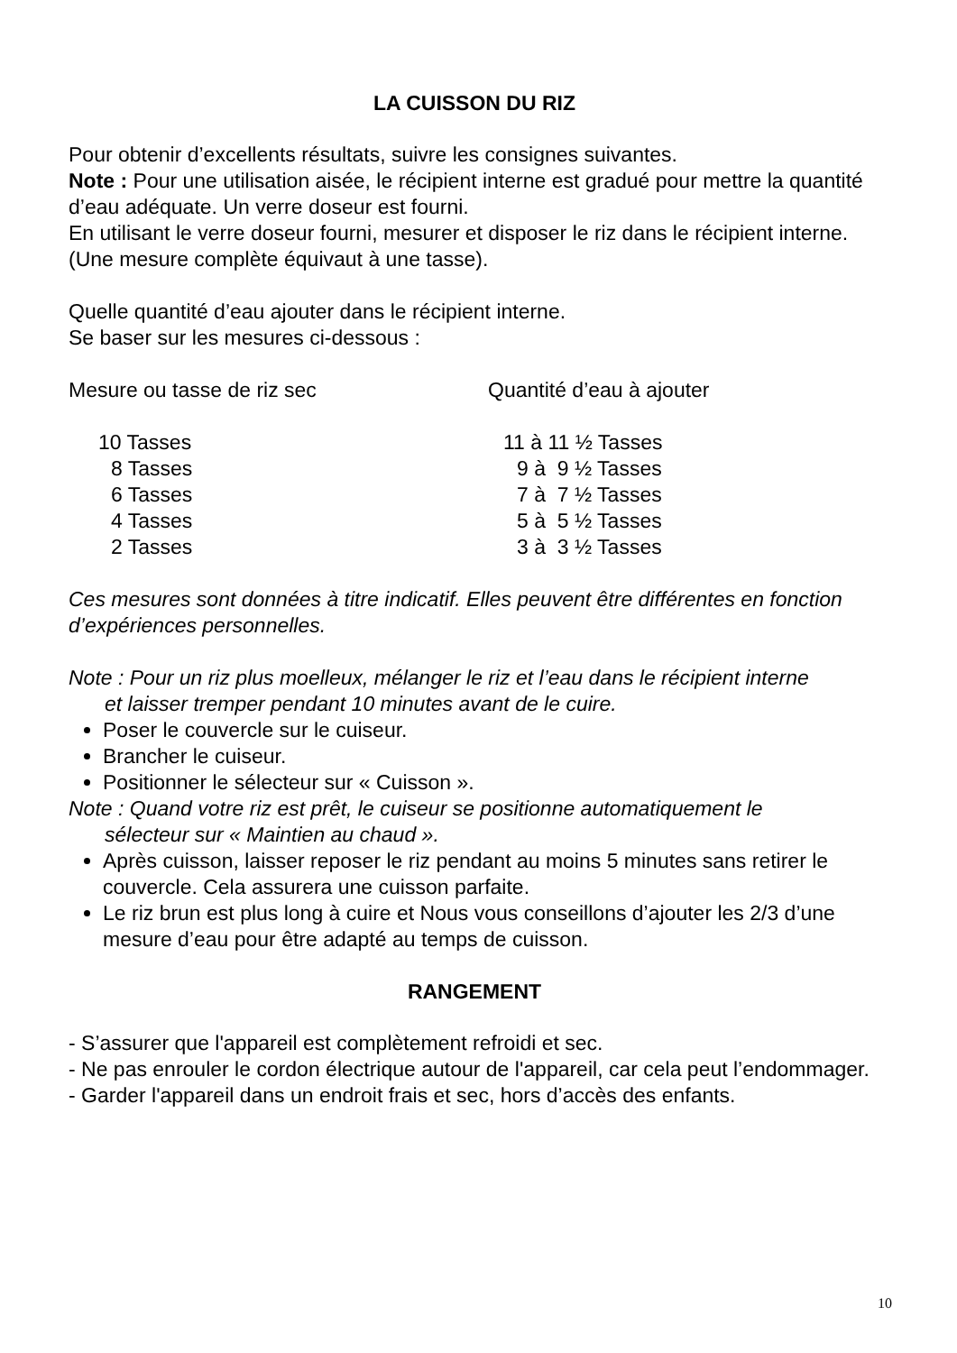LA CUISSON DU RIZ
Pour obtenir d’excellents résultats, suivre les consignes suivantes.
Note : Pour une utilisation aisée, le récipient interne est gradué pour mettre la quantité d’eau adéquate. Un verre doseur est fourni.
En utilisant le verre doseur fourni, mesurer et disposer le riz dans le récipient interne. (Une mesure complète équivaut à une tasse).
Quelle quantité d’eau ajouter dans le récipient interne.
Se baser sur les mesures ci-dessous :
| Mesure ou tasse de riz sec | Quantité d’eau à ajouter |
| 10 Tasses | 11 à 11 ½ Tasses |
| 8 Tasses | 9 à 9 ½ Tasses |
| 6 Tasses | 7 à 7 ½ Tasses |
| 4 Tasses | 5 à 5 ½ Tasses |
| 2 Tasses | 3 à 3 ½ Tasses |
Ces mesures sont données à titre indicatif. Elles peuvent être différentes en fonction d’expériences personnelles.
Note : Pour un riz plus moelleux, mélanger le riz et l’eau dans le récipient interne
et laisser tremper pendant 10 minutes avant de le cuire.
Poser le couvercle sur le cuiseur.
Brancher le cuiseur.
Positionner le sélecteur sur « Cuisson ».
Note : Quand votre riz est prêt, le cuiseur se positionne automatiquement le
sélecteur sur « Maintien au chaud ».
Après cuisson, laisser reposer le riz pendant au moins 5 minutes sans retirer le couvercle. Cela assurera une cuisson parfaite.
Le riz brun est plus long à cuire et Nous vous conseillons d’ajouter les 2/3 d’une mesure d’eau pour être adapté au temps de cuisson.
RANGEMENT
- S’assurer que l'appareil est complètement refroidi et sec.
- Ne pas enrouler le cordon électrique autour de l'appareil, car cela peut l’endommager.
- Garder l'appareil dans un endroit frais et sec, hors d’accès des enfants.
10